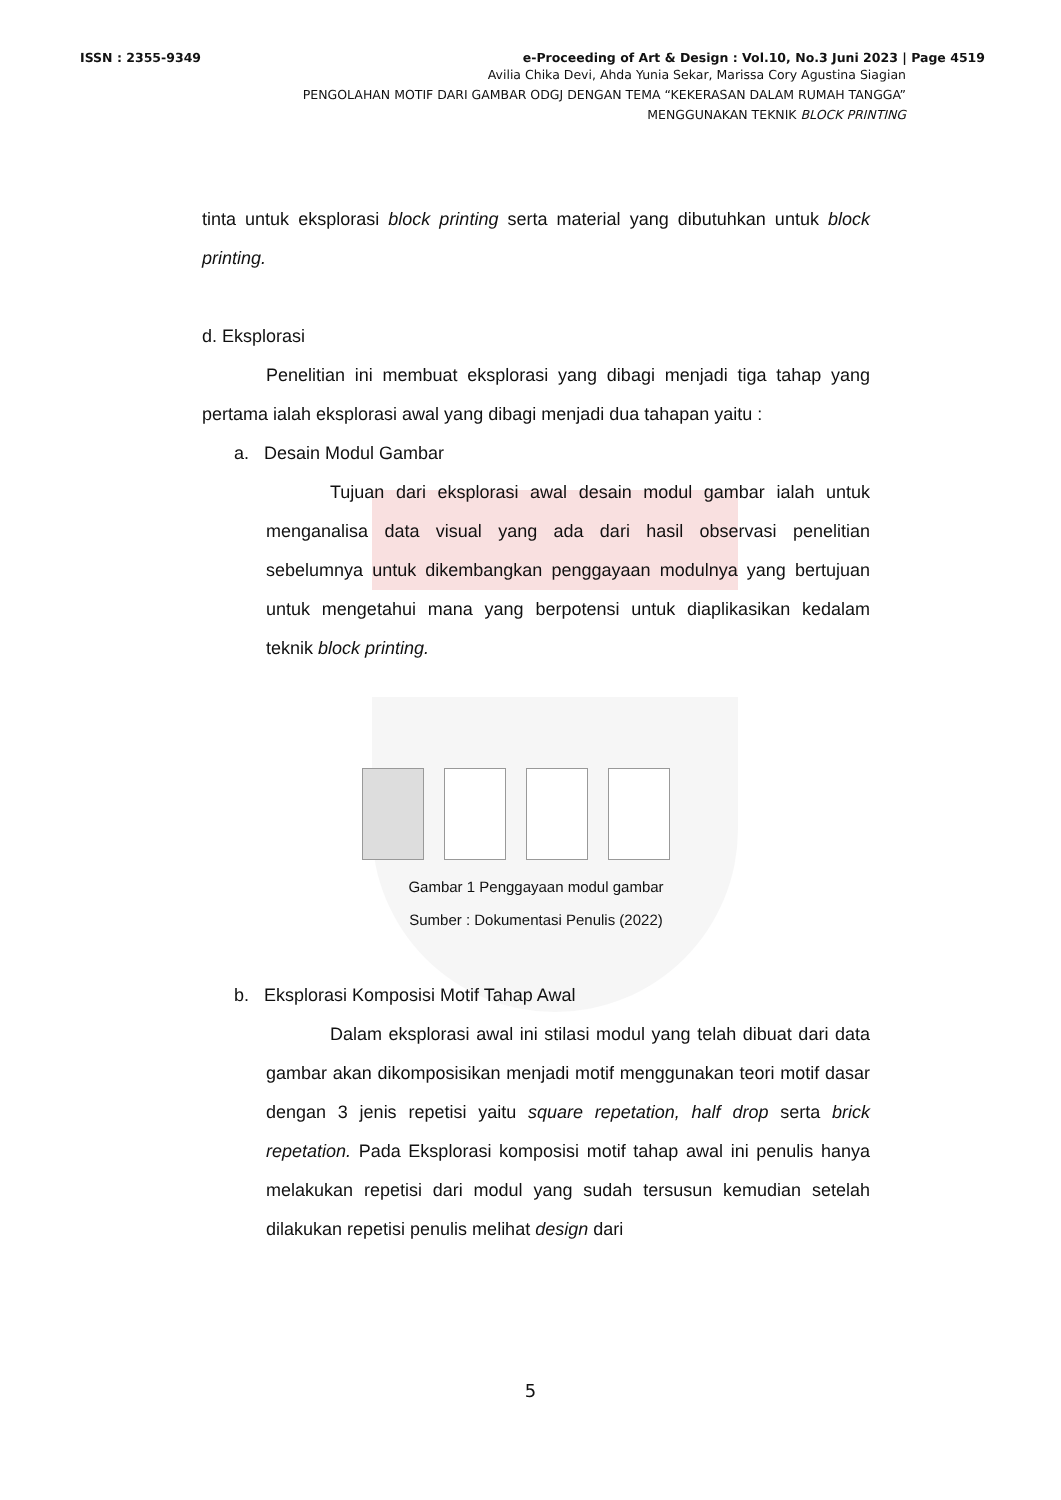ISSN : 2355-9349 e-Proceeding of Art & Design : Vol.10, No.3 Juni 2023 | Page 4519
Avilia Chika Devi, Ahda Yunia Sekar, Marissa Cory Agustina Siagian
PENGOLAHAN MOTIF DARI GAMBAR ODGJ DENGAN TEMA “KEKERASAN DALAM RUMAH TANGGA”
MENGGUNAKAN TEKNIK BLOCK PRINTING
tinta untuk eksplorasi block printing serta material yang dibutuhkan untuk block printing.
d. Eksplorasi
Penelitian ini membuat eksplorasi yang dibagi menjadi tiga tahap yang pertama ialah eksplorasi awal yang dibagi menjadi dua tahapan yaitu :
a. Desain Modul Gambar
Tujuan dari eksplorasi awal desain modul gambar ialah untuk menganalisa data visual yang ada dari hasil observasi penelitian sebelumnya untuk dikembangkan penggayaan modulnya yang bertujuan untuk mengetahui mana yang berpotensi untuk diaplikasikan kedalam teknik block printing.
Gambar 1 Penggayaan modul gambar
Sumber : Dokumentasi Penulis (2022)
b. Eksplorasi Komposisi Motif Tahap Awal
Dalam eksplorasi awal ini stilasi modul yang telah dibuat dari data gambar akan dikomposisikan menjadi motif menggunakan teori motif dasar dengan 3 jenis repetisi yaitu square repetation, half drop serta brick repetation. Pada Eksplorasi komposisi motif tahap awal ini penulis hanya melakukan repetisi dari modul yang sudah tersusun kemudian setelah dilakukan repetisi penulis melihat design dari
5